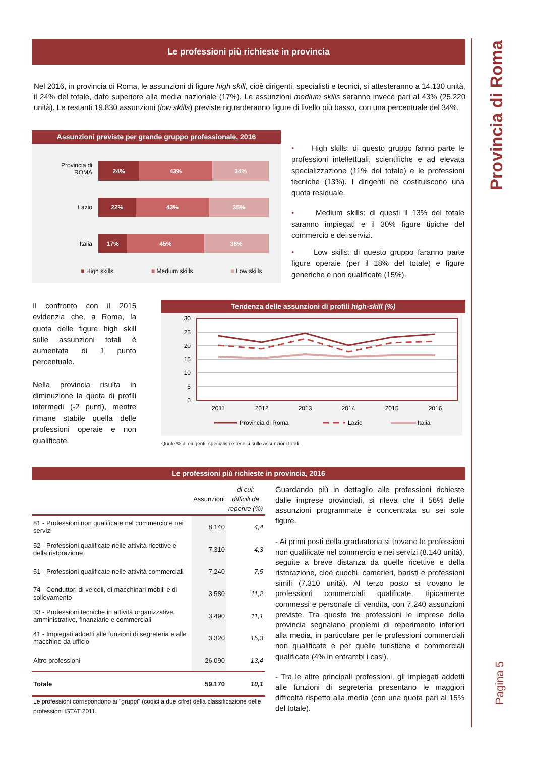Provincia di Roma
Pagina 5
Le professioni più richieste in provincia
Nel 2016, in provincia di Roma, le assunzioni di figure high skill, cioè dirigenti, specialisti e tecnici, si attesteranno a 14.130 unità, il 24% del totale, dato superiore alla media nazionale (17%). Le assunzioni medium skills saranno invece pari al 43% (25.220 unità). Le restanti 19.830 assunzioni (low skills) previste riguarderanno figure di livello più basso, con una percentuale del 34%.
Assunzioni previste per grande gruppo professionale, 2016
Provincia di
ROMA
24% 43% 34%
Lazio
22% 43% 35%
Italia
17% 45% 38%
■ High skills ■ Medium skills ■ Low skills
• High skills: di questo gruppo fanno parte le professioni intellettuali, scientifiche e ad elevata specializzazione (11% del totale) e le professioni tecniche (13%). I dirigenti ne costituiscono una quota residuale.
• Medium skills: di questi il 13% del totale saranno impiegati e il 30% figure tipiche del commercio e dei servizi.
• Low skills: di questo gruppo faranno parte figure operaie (per il 18% del totale) e figure generiche e non qualificate (15%).
Il confronto con il 2015 evidenzia che, a Roma, la quota delle figure high skill sulle assunzioni totali è aumentata di 1 punto percentuale.
Nella provincia risulta in diminuzione la quota di profili intermedi (-2 punti), mentre rimane stabile quella delle professioni operaie e non qualificate.
Tendenza delle assunzioni di profili high-skill (%)
30
25
20
15
10
5
0
2011
2012
2013
2014
2015
2016
Provincia di Roma
Lazio
Italia
Quote % di dirigenti, specialisti e tecnici sulle assunzioni totali.
Le professioni più richieste in provincia, 2016
| | Assunzioni | di cui: difficili da reperire (%) |
| --- | --- | --- |
| 81 - Professioni non qualificate nel commercio e nei servizi | 8.140 | 4,4 |
| 52 - Professioni qualificate nelle attività ricettive e della ristorazione | 7.310 | 4,3 |
| 51 - Professioni qualificate nelle attività commerciali | 7.240 | 7,5 |
| 74 - Conduttori di veicoli, di macchinari mobili e di sollevamento | 3.580 | 11,2 |
| 33 - Professioni tecniche in attività organizzative, amministrative, finanziarie e commerciali | 3.490 | 11,1 |
| 41 - Impiegati addetti alle funzioni di segreteria e alle macchine da ufficio | 3.320 | 15,3 |
| Altre professioni | 26.090 | 13,4 |
| Totale | 59.170 | 10,1 |
Le professioni corrispondono ai "gruppi" (codici a due cifre) della classificazione delle professioni ISTAT 2011.
Guardando più in dettaglio alle professioni richieste dalle imprese provinciali, si rileva che il 56% delle assunzioni programmate è concentrata su sei sole figure.
- Ai primi posti della graduatoria si trovano le professioni non qualificate nel commercio e nei servizi (8.140 unità), seguite a breve distanza da quelle ricettive e della ristorazione, cioè cuochi, camerieri, baristi e professioni simili (7.310 unità). Al terzo posto si trovano le professioni commerciali qualificate, tipicamente commessi e personale di vendita, con 7.240 assunzioni previste. Tra queste tre professioni le imprese della provincia segnalano problemi di reperimento inferiori alla media, in particolare per le professioni commerciali non qualificate e per quelle turistiche e commerciali qualificate (4% in entrambi i casi).
- Tra le altre principali professioni, gli impiegati addetti alle funzioni di segreteria presentano le maggiori difficoltà rispetto alla media (con una quota pari al 15% del totale).